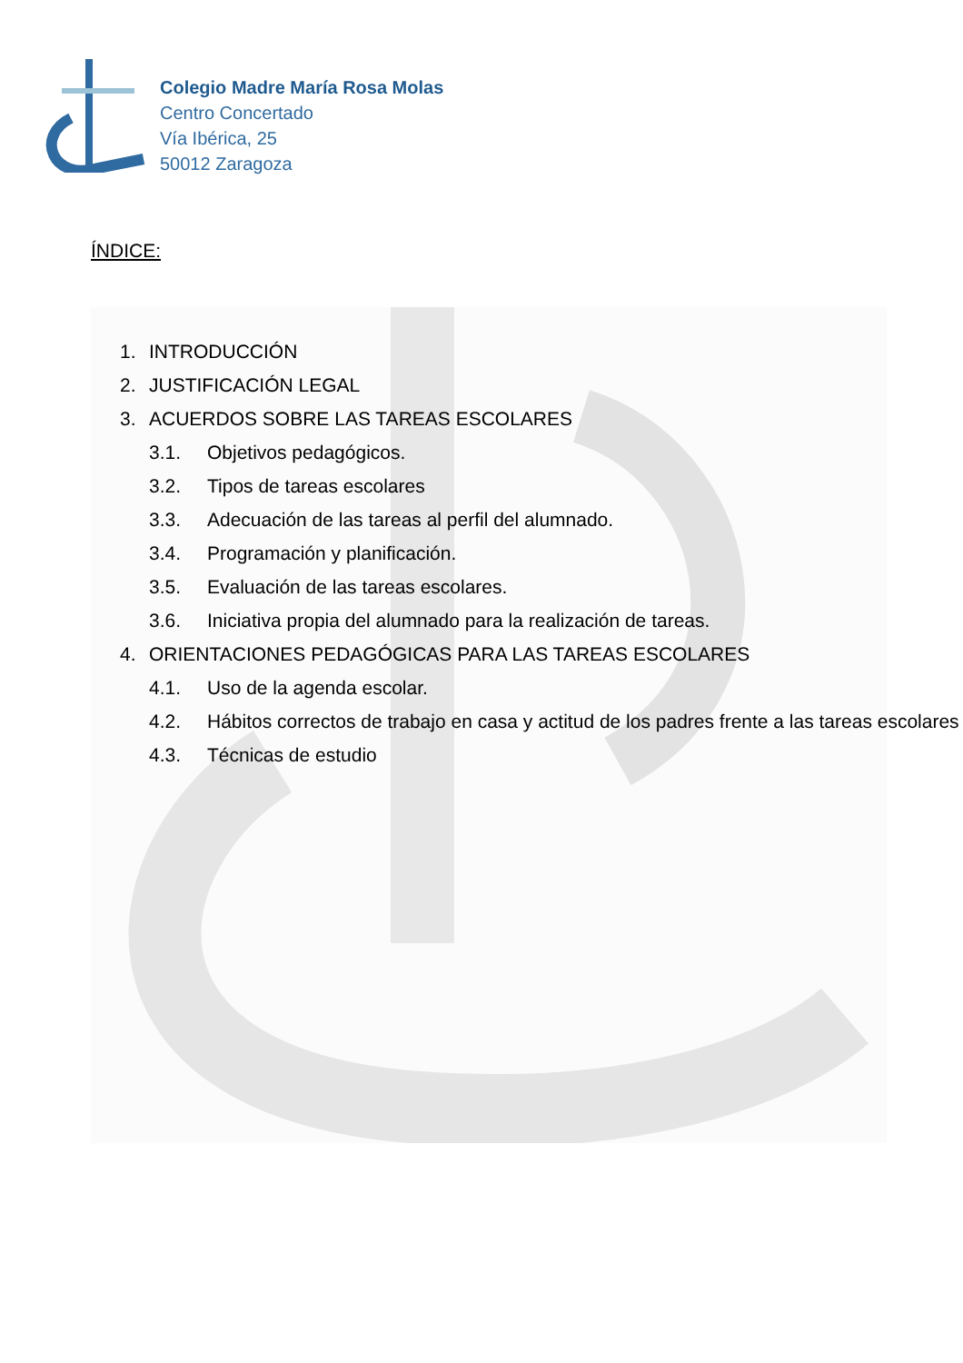Colegio Madre María Rosa Molas
Centro Concertado
Vía Ibérica, 25
50012 Zaragoza
ÍNDICE:
1. INTRODUCCIÓN
2. JUSTIFICACIÓN LEGAL
3. ACUERDOS SOBRE LAS TAREAS ESCOLARES
3.1. Objetivos pedagógicos.
3.2. Tipos de tareas escolares
3.3. Adecuación de las tareas al perfil del alumnado.
3.4. Programación y planificación.
3.5. Evaluación de las tareas escolares.
3.6. Iniciativa propia del alumnado para la realización de tareas.
4. ORIENTACIONES PEDAGÓGICAS PARA LAS TAREAS ESCOLARES
4.1. Uso de la agenda escolar.
4.2. Hábitos correctos de trabajo en casa y actitud de los padres frente a las tareas escolares
4.3. Técnicas de estudio